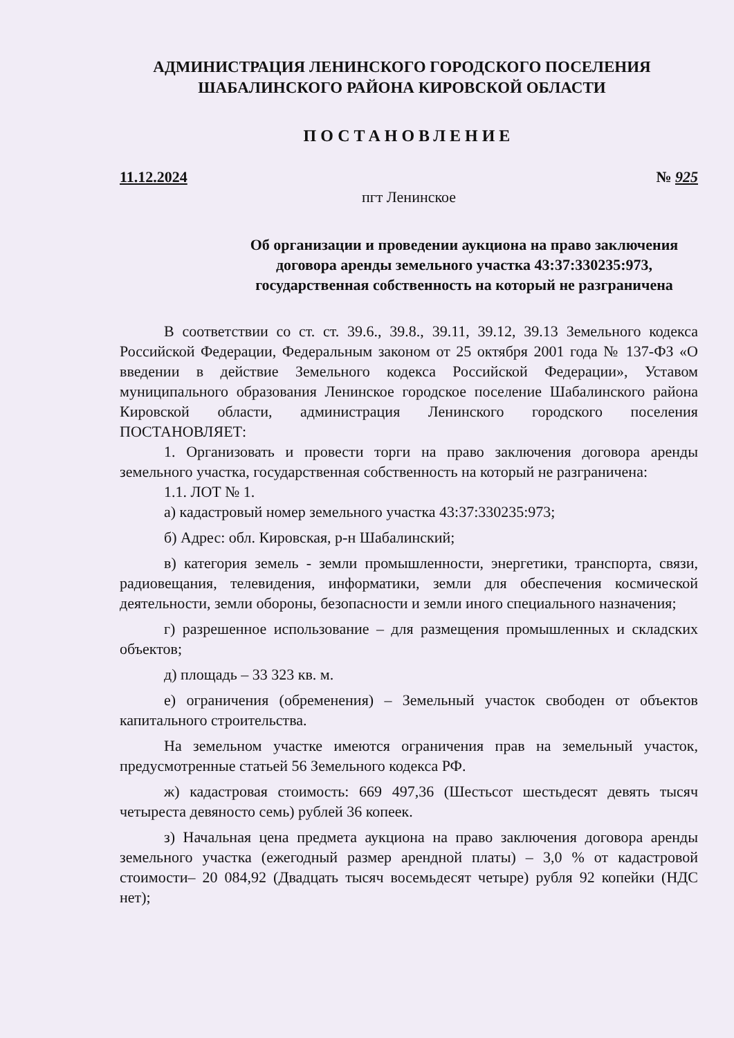АДМИНИСТРАЦИЯ ЛЕНИНСКОГО ГОРОДСКОГО ПОСЕЛЕНИЯ
ШАБАЛИНСКОГО РАЙОНА КИРОВСКОЙ ОБЛАСТИ
ПОСТАНОВЛЕНИЕ
11.12.2024 № 925
пгт Ленинское
Об организации и проведении аукциона на право заключения договора аренды земельного участка 43:37:330235:973, государственная собственность на который не разграничена
В соответствии со ст. ст. 39.6., 39.8., 39.11, 39.12, 39.13 Земельного кодекса Российской Федерации, Федеральным законом от 25 октября 2001 года № 137-ФЗ «О введении в действие Земельного кодекса Российской Федерации», Уставом муниципального образования Ленинское городское поселение Шабалинского района Кировской области, администрация Ленинского городского поселения ПОСТАНОВЛЯЕТ:
1. Организовать и провести торги на право заключения договора аренды земельного участка, государственная собственность на который не разграничена:
1.1. ЛОТ № 1.
а) кадастровый номер земельного участка 43:37:330235:973;
б) Адрес: обл. Кировская, р-н Шабалинский;
в) категория земель - земли промышленности, энергетики, транспорта, связи, радиовещания, телевидения, информатики, земли для обеспечения космической деятельности, земли обороны, безопасности и земли иного специального назначения;
г) разрешенное использование – для размещения промышленных и складских объектов;
д) площадь – 33 323 кв. м.
е) ограничения (обременения) – Земельный участок свободен от объектов капитального строительства.
На земельном участке имеются ограничения прав на земельный участок, предусмотренные статьей 56 Земельного кодекса РФ.
ж) кадастровая стоимость: 669 497,36 (Шестьсот шестьдесят девять тысяч четыреста девяносто семь) рублей 36 копеек.
з) Начальная цена предмета аукциона на право заключения договора аренды земельного участка (ежегодный размер арендной платы) – 3,0 % от кадастровой стоимости– 20 084,92 (Двадцать тысяч восемьдесят четыре) рубля 92 копейки (НДС нет);